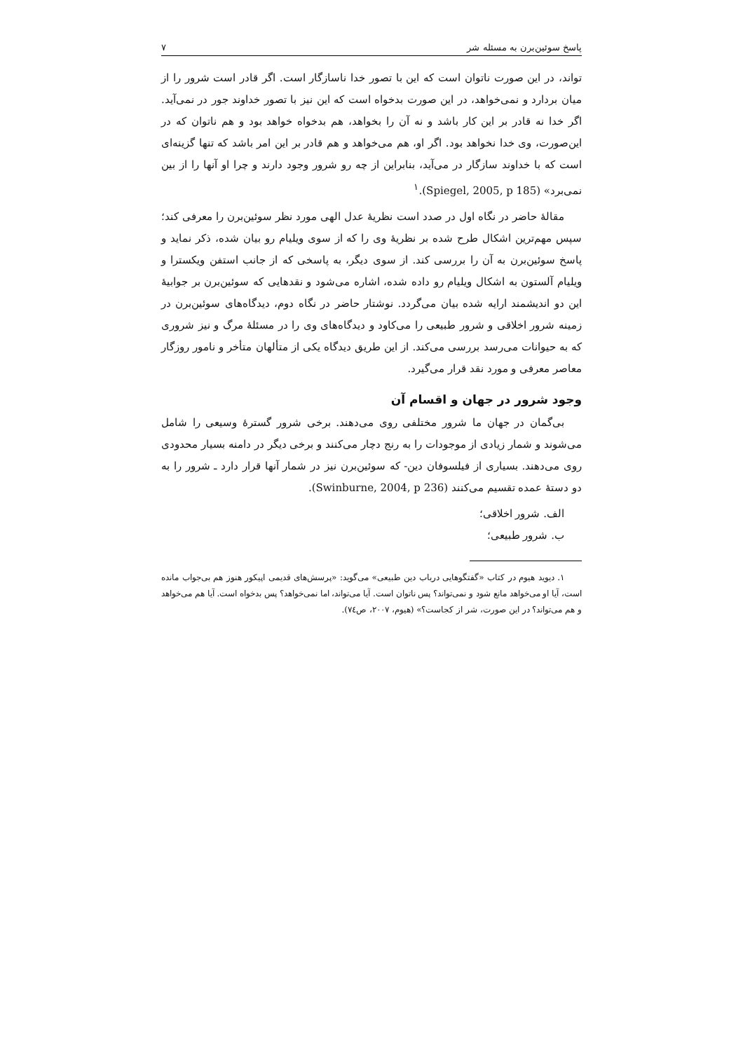پاسخ سوئین‌برن به مسئله شر ۷
تواند، در این صورت ناتوان است که این با تصور خدا ناسازگار است. اگر قادر است شرور را از میان بردارد و نمی‌خواهد، در این صورت بدخواه است که این نیز با تصور خداوند جور در نمی‌آید. اگر خدا نه قادر بر این کار باشد و نه آن را بخواهد، هم بدخواه خواهد بود و هم ناتوان که در این‌صورت، وی خدا نخواهد بود. اگر او، هم می‌خواهد و هم قادر بر این امر باشد که تنها گزینه‌ای است که با خداوند سازگار در می‌آید، بنابراین از چه رو شرور وجود دارند و چرا او آنها را از بین نمی‌برد» (Spiegel, 2005, p 185).<sup>۱</sup>
مقالهٔ حاضر در نگاه اول در صدد است نظریهٔ عدل الهی مورد نظر سوئین‌برن را معرفی کند؛ سپس مهم‌ترین اشکال طرح شده بر نظریهٔ وی را که از سوی ویلیام رو بیان شده، ذکر نماید و پاسخ سوئین‌برن به آن را بررسی کند. از سوی دیگر، به پاسخی که از جانب استفن ویکسترا و ویلیام آلستون به اشکال ویلیام رو داده شده، اشاره می‌شود و نقدهایی که سوئین‌برن بر جوابیهٔ این دو اندیشمند ارایه شده بیان می‌گردد. نوشتار حاضر در نگاه دوم، دیدگاه‌های سوئین‌برن در زمینه شرور اخلاقی و شرور طبیعی را می‌کاود و دیدگاه‌های وی را در مسئلهٔ مرگ و نیز شروری که به حیوانات می‌رسد بررسی می‌کند. از این طریق دیدگاه یکی از متألهان متأخر و نامور روزگار معاصر معرفی و مورد نقد قرار می‌گیرد.
وجود شرور در جهان و اقسام آن
بی‌گمان در جهان ما شرور مختلفی روی می‌دهند. برخی شرور گسترهٔ وسیعی را شامل می‌شوند و شمار زیادی از موجودات را به رنج دچار می‌کنند و برخی دیگر در دامنه بسیار محدودی روی می‌دهند. بسیاری از فیلسوفان دین- که سوئین‌برن نیز در شمار آنها قرار دارد ـ شرور را به دو دستهٔ عمده تقسیم می‌کنند (Swinburne, 2004, p 236).
الف. شرور اخلاقی؛
ب. شرور طبیعی؛
۱. دیوید هیوم در کتاب «گفتگوهایی درباب دین طبیعی» می‌گوید: «پرسش‌های قدیمی اپیکور هنوز هم بی‌جواب مانده است، آیا او می‌خواهد مانع شود و نمی‌تواند؟ پس ناتوان است. آیا می‌تواند، اما نمی‌خواهد؟ پس بدخواه است. آیا هم می‌خواهد و هم می‌تواند؟ در این صورت، شر از کجاست؟» (هیوم، ۲۰۰۷، ص۷٤).